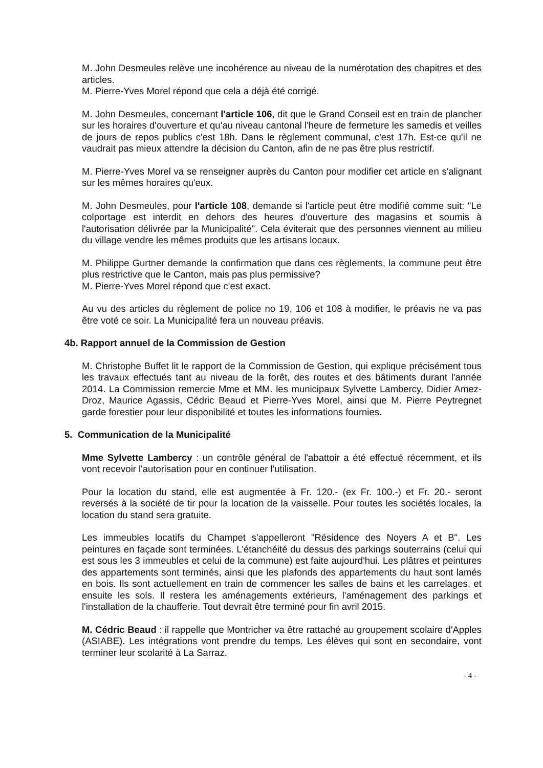M. John Desmeules relève une incohérence au niveau de la numérotation des chapitres et des articles.
M. Pierre-Yves Morel répond que cela a déjà été corrigé.
M. John Desmeules, concernant l'article 106, dit que le Grand Conseil est en train de plancher sur les horaires d'ouverture et qu'au niveau cantonal l'heure de fermeture les samedis et veilles de jours de repos publics c'est 18h. Dans le règlement communal, c'est 17h. Est-ce qu'il ne vaudrait pas mieux attendre la décision du Canton, afin de ne pas être plus restrictif.
M. Pierre-Yves Morel va se renseigner auprès du Canton pour modifier cet article en s'alignant sur les mêmes horaires qu'eux.
M. John Desmeules, pour l'article 108, demande si l'article peut être modifié comme suit: "Le colportage est interdit en dehors des heures d'ouverture des magasins et soumis à l'autorisation délivrée par la Municipalité". Cela éviterait que des personnes viennent au milieu du village vendre les mêmes produits que les artisans locaux.
M. Philippe Gurtner demande la confirmation que dans ces règlements, la commune peut être plus restrictive que le Canton, mais pas plus permissive?
M. Pierre-Yves Morel répond que c'est exact.
Au vu des articles du règlement de police no 19, 106 et 108 à modifier, le préavis ne va pas être voté ce soir. La Municipalité fera un nouveau préavis.
4b. Rapport annuel de la Commission de Gestion
M. Christophe Buffet lit le rapport de la Commission de Gestion, qui explique précisément tous les travaux effectués tant au niveau de la forêt, des routes et des bâtiments durant l'année 2014. La Commission remercie Mme et MM. les municipaux Sylvette Lambercy, Didier Amez-Droz, Maurice Agassis, Cédric Beaud et Pierre-Yves Morel, ainsi que M. Pierre Peytregnet garde forestier pour leur disponibilité et toutes les informations fournies.
5. Communication de la Municipalité
Mme Sylvette Lambercy : un contrôle général de l'abattoir a été effectué récemment, et ils vont recevoir l'autorisation pour en continuer l'utilisation.
Pour la location du stand, elle est augmentée à Fr. 120.- (ex Fr. 100.-) et Fr. 20.- seront reversés à la société de tir pour la location de la vaisselle. Pour toutes les sociétés locales, la location du stand sera gratuite.
Les immeubles locatifs du Champet s'appelleront "Résidence des Noyers A et B". Les peintures en façade sont terminées. L'étanchéité du dessus des parkings souterrains (celui qui est sous les 3 immeubles et celui de la commune) est faite aujourd'hui. Les plâtres et peintures des appartements sont terminés, ainsi que les plafonds des appartements du haut sont lamés en bois. Ils sont actuellement en train de commencer les salles de bains et les carrelages, et ensuite les sols. Il restera les aménagements extérieurs, l'aménagement des parkings et l'installation de la chaufferie. Tout devrait être terminé pour fin avril 2015.
M. Cédric Beaud : il rappelle que Montricher va être rattaché au groupement scolaire d'Apples (ASIABE). Les intégrations vont prendre du temps. Les élèves qui sont en secondaire, vont terminer leur scolarité à La Sarraz.
- 4 -